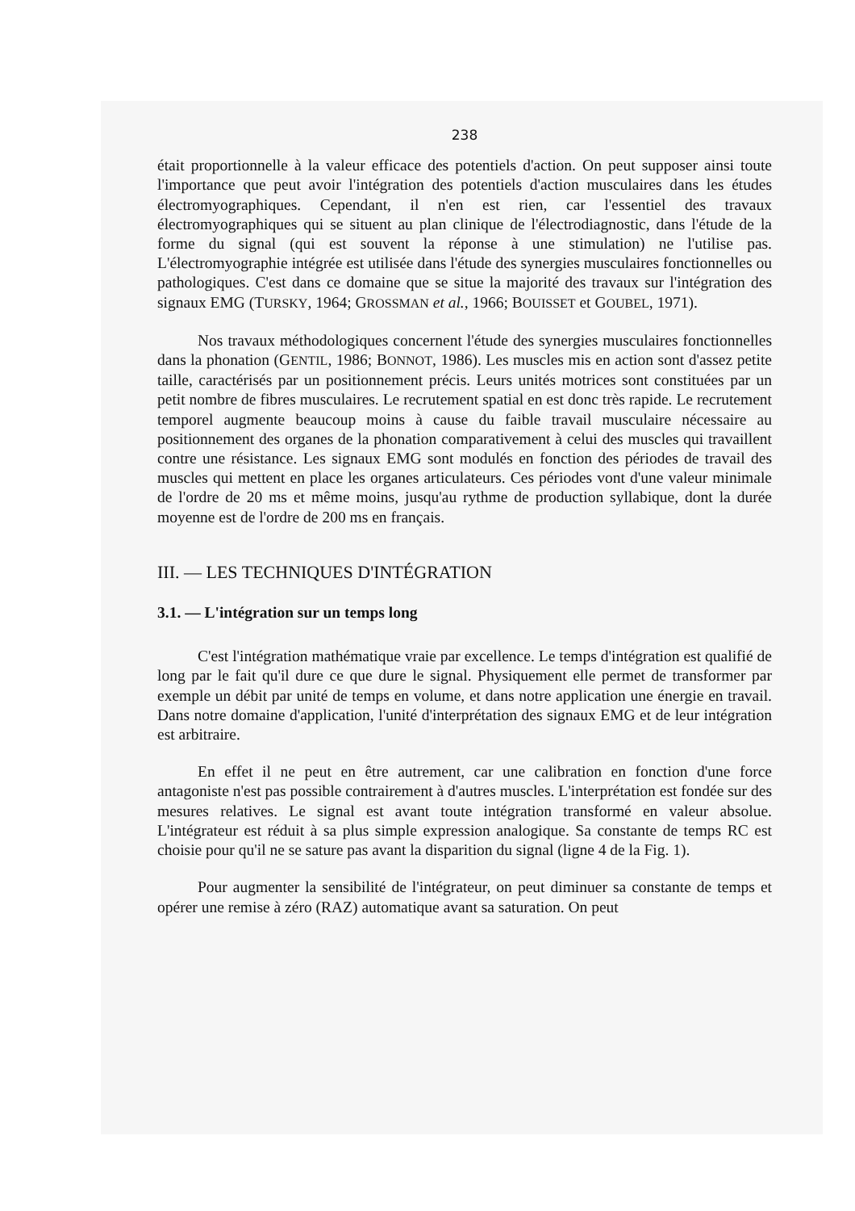238
était proportionnelle à la valeur efficace des potentiels d'action. On peut supposer ainsi toute l'importance que peut avoir l'intégration des potentiels d'action musculaires dans les études électromyographiques. Cependant, il n'en est rien, car l'essentiel des travaux électromyographiques qui se situent au plan clinique de l'électrodiagnostic, dans l'étude de la forme du signal (qui est souvent la réponse à une stimulation) ne l'utilise pas. L'électromyographie intégrée est utilisée dans l'étude des synergies musculaires fonctionnelles ou pathologiques. C'est dans ce domaine que se situe la majorité des travaux sur l'intégration des signaux EMG (TURSKY, 1964; GROSSMAN et al., 1966; BOUISSET et GOUBEL, 1971).
Nos travaux méthodologiques concernent l'étude des synergies musculaires fonctionnelles dans la phonation (GENTIL, 1986; BONNOT, 1986). Les muscles mis en action sont d'assez petite taille, caractérisés par un positionnement précis. Leurs unités motrices sont constituées par un petit nombre de fibres musculaires. Le recrutement spatial en est donc très rapide. Le recrutement temporel augmente beaucoup moins à cause du faible travail musculaire nécessaire au positionnement des organes de la phonation comparativement à celui des muscles qui travaillent contre une résistance. Les signaux EMG sont modulés en fonction des périodes de travail des muscles qui mettent en place les organes articulateurs. Ces périodes vont d'une valeur minimale de l'ordre de 20 ms et même moins, jusqu'au rythme de production syllabique, dont la durée moyenne est de l'ordre de 200 ms en français.
III. — LES TECHNIQUES D'INTÉGRATION
3.1. — L'intégration sur un temps long
C'est l'intégration mathématique vraie par excellence. Le temps d'intégration est qualifié de long par le fait qu'il dure ce que dure le signal. Physiquement elle permet de transformer par exemple un débit par unité de temps en volume, et dans notre application une énergie en travail. Dans notre domaine d'application, l'unité d'interprétation des signaux EMG et de leur intégration est arbitraire.
En effet il ne peut en être autrement, car une calibration en fonction d'une force antagoniste n'est pas possible contrairement à d'autres muscles. L'interprétation est fondée sur des mesures relatives. Le signal est avant toute intégration transformé en valeur absolue. L'intégrateur est réduit à sa plus simple expression analogique. Sa constante de temps RC est choisie pour qu'il ne se sature pas avant la disparition du signal (ligne 4 de la Fig. 1).
Pour augmenter la sensibilité de l'intégrateur, on peut diminuer sa constante de temps et opérer une remise à zéro (RAZ) automatique avant sa saturation. On peut